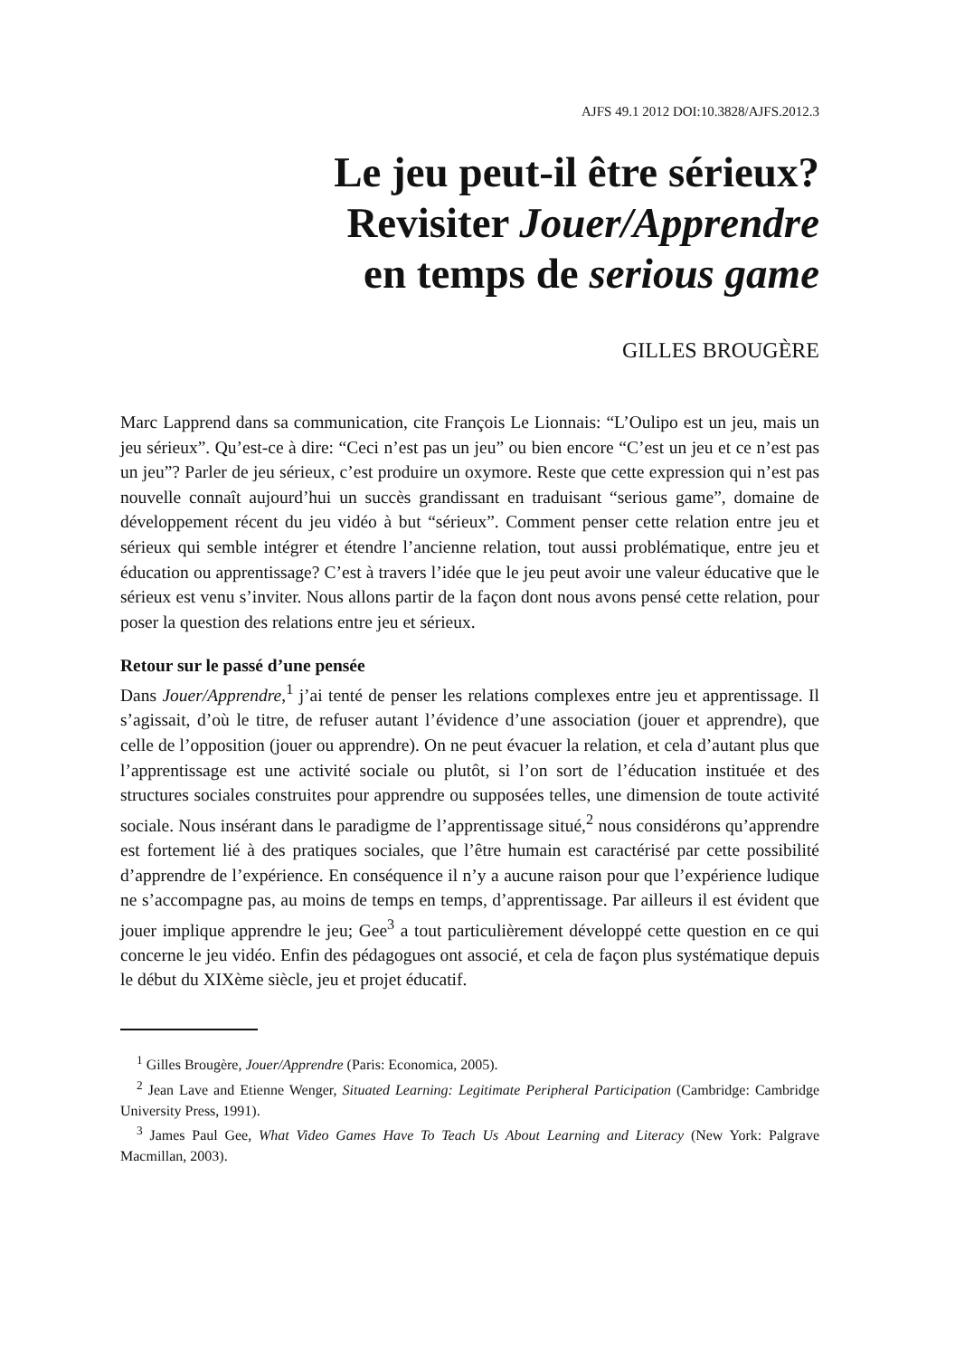AJFS 49.1 2012 DOI:10.3828/AJFS.2012.3
Le jeu peut-il être sérieux?
Revisiter Jouer/Apprendre
en temps de serious game
GILLES BROUGÈRE
Marc Lapprend dans sa communication, cite François Le Lionnais: “L’Oulipo est un jeu, mais un jeu sérieux”. Qu’est-ce à dire: “Ceci n’est pas un jeu” ou bien encore “C’est un jeu et ce n’est pas un jeu”? Parler de jeu sérieux, c’est produire un oxymore. Reste que cette expression qui n’est pas nouvelle connaît aujourd’hui un succès grandissant en traduisant “serious game”, domaine de développement récent du jeu vidéo à but “sérieux”. Comment penser cette relation entre jeu et sérieux qui semble intégrer et étendre l’ancienne relation, tout aussi problématique, entre jeu et éducation ou apprentissage? C’est à travers l’idée que le jeu peut avoir une valeur éducative que le sérieux est venu s’inviter. Nous allons partir de la façon dont nous avons pensé cette relation, pour poser la question des relations entre jeu et sérieux.
Retour sur le passé d’une pensée
Dans Jouer/Apprendre,<sup>1</sup> j’ai tenté de penser les relations complexes entre jeu et apprentissage. Il s’agissait, d’où le titre, de refuser autant l’évidence d’une association (jouer et apprendre), que celle de l’opposition (jouer ou apprendre). On ne peut évacuer la relation, et cela d’autant plus que l’apprentissage est une activité sociale ou plutôt, si l’on sort de l’éducation instituée et des structures sociales construites pour apprendre ou supposées telles, une dimension de toute activité sociale. Nous insérant dans le paradigme de l’apprentissage situé,<sup>2</sup> nous considérons qu’apprendre est fortement lié à des pratiques sociales, que l’être humain est caractérisé par cette possibilité d’apprendre de l’expérience. En conséquence il n’y a aucune raison pour que l’expérience ludique ne s’accompagne pas, au moins de temps en temps, d’apprentissage. Par ailleurs il est évident que jouer implique apprendre le jeu; Gee<sup>3</sup> a tout particulièrement développé cette question en ce qui concerne le jeu vidéo. Enfin des pédagogues ont associé, et cela de façon plus systématique depuis le début du XIXème siècle, jeu et projet éducatif.
<sup>1</sup> Gilles Brougère, Jouer/Apprendre (Paris: Economica, 2005).
<sup>2</sup> Jean Lave and Etienne Wenger, Situated Learning: Legitimate Peripheral Participation (Cambridge: Cambridge University Press, 1991).
<sup>3</sup> James Paul Gee, What Video Games Have To Teach Us About Learning and Literacy (New York: Palgrave Macmillan, 2003).